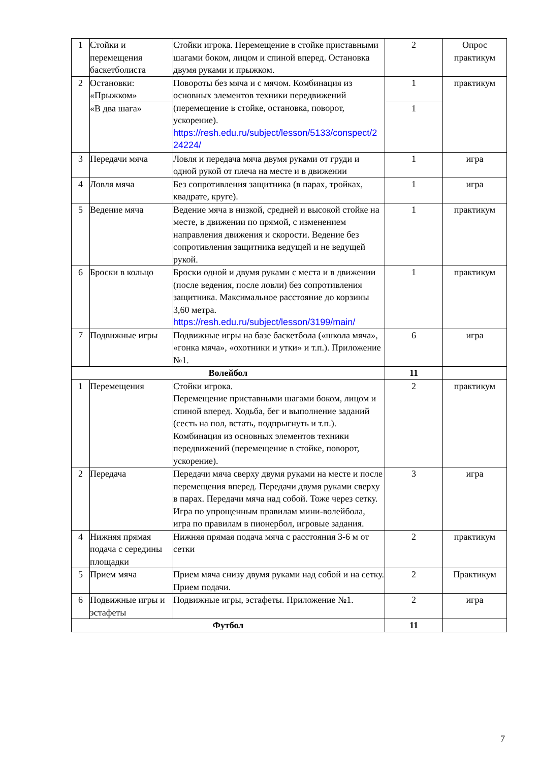| 1 | Стойки и перемещения баскетболиста | Стойки игрока. Перемещение в стойке приставными шагами боком, лицом и спиной вперед. Остановка двумя руками и прыжком. | 2 | Опрос практикум |
| 2 | Остановки: «Прыжком» | Повороты без мяча и с мячом. Комбинация из основных элементов техники передвижений (перемещение в стойке, остановка, поворот, ускорение). https://resh.edu.ru/subject/lesson/5133/conspect/2 24224/ | 1 | практикум |
| | «В два шага» | | 1 | |
| 3 | Передачи мяча | Ловля и передача мяча двумя руками от груди и одной рукой от плеча на месте и в движении | 1 | игра |
| 4 | Ловля мяча | Без сопротивления защитника (в парах, тройках, квадрате, круге). | 1 | игра |
| 5 | Ведение мяча | Ведение мяча в низкой, средней и высокой стойке на месте, в движении по прямой, с изменением направления движения и скорости. Ведение без сопротивления защитника ведущей и не ведущей рукой. | 1 | практикум |
| 6 | Броски в кольцо | Броски одной и двумя руками с места и в движении (после ведения, после ловли) без сопротивления защитника. Максимальное расстояние до корзины 3,60 метра. https://resh.edu.ru/subject/lesson/3199/main/ | 1 | практикум |
| 7 | Подвижные игры | Подвижные игры на базе баскетбола («школа мяча», «гонка мяча», «охотники и утки» и т.п.). Приложение №1. | 6 | игра |
| Волейбол | | | 11 | |
| 1 | Перемещения | Стойки игрока. Перемещение приставными шагами боком, лицом и спиной вперед. Ходьба, бег и выполнение заданий (сесть на пол, встать, подпрыгнуть и т.п.). Комбинация из основных элементов техники передвижений (перемещение в стойке, поворот, ускорение). | 2 | практикум |
| 2 | Передача | Передачи мяча сверху двумя руками на месте и после перемещения вперед. Передачи двумя руками сверху в парах. Передачи мяча над собой. Тоже через сетку. Игра по упрощенным правилам мини-волейбола, игра по правилам в пионербол, игровые задания. | 3 | игра |
| 4 | Нижняя прямая подача с середины площадки | Нижняя прямая подача мяча с расстояния 3-6 м от сетки | 2 | практикум |
| 5 | Прием мяча | Прием мяча снизу двумя руками над собой и на сетку. Прием подачи. | 2 | Практикум |
| 6 | Подвижные игры и эстафеты | Подвижные игры, эстафеты. Приложение №1. | 2 | игра |
| Футбол | | | 11 | |
7